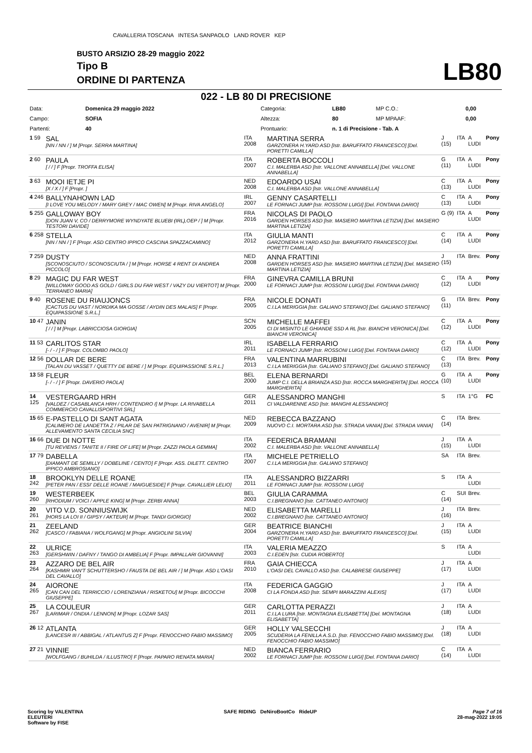CAVALLERIA TOSCANA INTESA SANPAOLO LAND ROVER KEP
BUSTO ARSIZIO 28-29 maggio 2022
Tipo B
ORDINE DI PARTENZA LB80
022 - LB 80 DI PRECISIONE
| Data: | Domenica 29 maggio 2022 | Categoria: | LB80 | MP C.O.: | 0,00 |
| Campo: | SOFIA | Altezza: | 80 | MP MPAAF: | 0,00 |
| Partenti: | 40 | Prontuario: | n. 1 di Precisione - Tab. A | | |
| 1 59 | SAL [NN / NN / ] M [Propr. SERRA MARTINA] | ITA 2008 | MARTINA SERRA GARZONERA H.YARD ASD [Istr. BARUFFATO FRANCESCO] [Del. PORETTI CAMILLA] | J (15) | ITA | A LUDI | Pony |
| 2 60 | PAULA [ / / ] F [Propr. TROFFA ELISA] | ITA 2007 | ROBERTA BOCCOLI C.I. MALERBA ASD [Istr. VALLONE ANNABELLA] [Del. VALLONE ANNABELLA] | G (11) | ITA | A LUDI | Pony |
| 3 63 | MOOI IETJE PI [X / X / ] F [Propr. ] | NED 2008 | EDOARDO USAI C.I. MALERBA ASD [Istr. VALLONE ANNABELLA] | C (13) | ITA | A LUDI | Pony |
| 4 246 | BALLYNAHOWN LAD [I LOVE YOU MELODY / MARY GREY / MAC OWEN] M [Propr. RIVA ANGELO] | IRL 2007 | GENNY CASARTELLI LE FORNACI JUMP [Istr. ROSSONI LUIGI] [Del. FONTANA DARIO] | C (13) | ITA | A LUDI | Pony |
| 5 255 | GALLOWAY BOY [DON JUAN V, CO / DERRYMORE WYNDYATE BLUEBI (IRL),OEP / ] M [Propr. TESTORI DAVIDE] | FRA 2016 | NICOLAS DI PAOLO GARDEN HORSES ASD [Istr. MASIERO MARTINA LETIZIA] [Del. MASIERO MARTINA LETIZIA] | G (9) | ITA | A LUDI | Pony |
| 6 258 | STELLA [NN / NN / ] F [Propr. ASD CENTRO IPPICO CASCINA SPAZZACAMINO] | ITA 2012 | GIULIA MANTI GARZONERA H.YARD ASD [Istr. BARUFFATO FRANCESCO] [Del. PORETTI CAMILLA] | C (14) | ITA | A LUDI | Pony |
| 7 259 | DUSTY [SCONOSCIUTO / SCONOSCIUTA / ] M [Propr. HORSE 4 RENT DI ANDREA PICCOLO] | NED 2008 | ANNA FRATTINI GARDEN HORSES ASD [Istr. MASIERO MARTINA LETIZIA] [Del. MASIERO MARTINA LETIZIA] | J (15) | ITA | Brev. | Pony |
| 8 29 | MAGIC DU FAR WEST [WILLOWAY GOOD AS GOLD / GIRLS DU FAR WEST / VAZY DU VIERTOT] M [Propr. TERRANEO MARIA] | FRA 2000 | GINEVRA CAMILLA BRUNI LE FORNACI JUMP [Istr. ROSSONI LUIGI] [Del. FONTANA DARIO] | C (12) | ITA | A LUDI | Pony |
| 9 40 | ROSENE DU RIAUJONCS [CACTUS DU VAST / NORDIKA MA GOSSE / AYDIN DES MALAIS] F [Propr. EQUIPASSIONE S.R.L.] | FRA 2005 | NICOLE DONATI C.I.LA MERIGGIA [Istr. GALIANO STEFANO] [Del. GALIANO STEFANO] | G (11) | ITA | Brev. | Pony |
| 10 47 | JANIN [ / / ] M [Propr. LABRICCIOSA GIORGIA] | SCN 2005 | MICHELLE MAFFEI CI DI MISINTO LE GHIANDE SSD A RL [Istr. BIANCHI VERONICA] [Del. BIANCHI VERONICA] | C (12) | ITA | A LUDI | Pony |
| 11 53 | CARLITOS STAR [- / - / ] F [Propr. COLOMBO PAOLO] | IRL 2011 | ISABELLA FERRARIO LE FORNACI JUMP [Istr. ROSSONI LUIGI] [Del. FONTANA DARIO] | C (12) | ITA | A LUDI | Pony |
| 12 56 | DOLLAR DE BERE [TALAN DU VASSET / QUETTY DE BERE / ] M [Propr. EQUIPASSIONE S.R.L.] | FRA 2013 | VALENTINA MARRUBINI C.I.LA MERIGGIA [Istr. GALIANO STEFANO] [Del. GALIANO STEFANO] | C (13) | ITA | Brev. | Pony |
| 13 58 | FLEUR [- / - / ] F [Propr. DAVERIO PAOLA] | BEL 2000 | ELENA BERNARDI JUMP C.I. DELLA BRIANZA ASD [Istr. ROCCA MARGHERITA] [Del. ROCCA MARGHERITA] | G (10) | ITA | A LUDI | Pony |
| 14 125 | VESTERGAARD HRH [VALDEZ / CASABLANCA HRH / CONTENDRO I] M [Propr. LA RIVABELLA COMMERCIO CAVALLISPORTIVI SRL] | GER 2011 | ALESSANDRO MANGHI CI VALDARENNE ASD [Istr. MANGHI ALESSANDRO] | S | ITA | 1°G | FC |
| 15 65 | E-PASTELLO DI SANT AGATA [CALIMERO DE LANDETTA Z / PILAR DE SAN PATRIGNANO / AVENIR] M [Propr. ALLEVAMENTO SANTA CECILIA SNC] | NED 2009 | REBECCA BAZZANO NUOVO C.I. MORTARA ASD [Istr. STRADA VANIA] [Del. STRADA VANIA] | C (14) | ITA | Brev. | |
| 16 66 | DUE DI NOTTE [TU REVIENS / TANITE II / FIRE OF LIFE] M [Propr. ZAZZI PAOLA GEMMA] | ITA 2002 | FEDERICA BRAMANI C.I. MALERBA ASD [Istr. VALLONE ANNABELLA] | J (15) | ITA | A LUDI | |
| 17 79 | DABELLA [DIAMANT DE SEMILLY / DOBELINE / CENTO] F [Propr. ASS. DILETT. CENTRO IPPICO AMBROSIANO] | ITA 2007 | MICHELE PETRIELLO C.I.LA MERIGGIA [Istr. GALIANO STEFANO] | SA | ITA | Brev. | |
| 18 242 | BROOKLYN DELLE ROANE [PETER PAN / ESSI' DELLE ROANE / MAIGUESIDE] F [Propr. CAVALLIER LELIO] | ITA 2011 | ALESSANDRO BIZZARRI LE FORNACI JUMP [Istr. ROSSONI LUIGI] | S | ITA | A LUDI | |
| 19 260 | WESTERBEEK [RHODIUM / VOICI / APPLE KING] M [Propr. ZERBI ANNA] | BEL 2003 | GIULIA CARAMMA C.I.BREGNANO [Istr. CATTANEO ANTONIO] | C (14) | SUI | Brev. | |
| 20 261 | VITO V.D. SONNIUSWIJK [HORS LA LOI II / GIPSY / AKTEUR] M [Propr. TANDI GIORGIO] | NED 2002 | ELISABETTA MARELLI C.I.BREGNANO [Istr. CATTANEO ANTONIO] | J (16) | ITA | Brev. | |
| 21 262 | ZEELAND [CASCO / FABIANA / WOLFGANG] M [Propr. ANGIOLINI SILVIA] | GER 2004 | BEATRICE BIANCHI GARZONERA H.YARD ASD [Istr. BARUFFATO FRANCESCO] [Del. PORETTI CAMILLA] | J (15) | ITA | A LUDI | |
| 22 263 | ULRICE [GERSHWIN / DAFNY / TANGO DI AMBELIA] F [Propr. IMPALLARI GIOVANNI] | ITA 2003 | VALERIA MEAZZO C.I.EDEN [Istr. CUDIA ROBERTO] | S | ITA | A LUDI | |
| 23 264 | AZZARO DE BEL AIR [KASHMIR VAN'T SCHUTTERSHO / FAUSTA DE BEL AIR / ] M [Propr. ASD L'OASI DEL CAVALLO] | FRA 2010 | GAIA CHIECCA L'OASI DEL CAVALLO ASD [Istr. CALABRESE GIUSEPPE] | J (17) | ITA | A LUDI | |
| 24 265 | AIORONE [CAN CAN DEL TERRICCIO / LORENZIANA / RISKETOU] M [Propr. BICOCCHI GIUSEPPE] | ITA 2008 | FEDERICA GAGGIO CI LA FONDA ASD [Istr. SEMPI MARAZZINI ALEXIS] | J (17) | ITA | A LUDI | |
| 25 267 | LA COULEUR [LARIMAR / ONDIA / LENNON] M [Propr. LOZAR SAS] | GER 2011 | CARLOTTA PERAZZI C.I.LA LURA [Istr. MONTAGNA ELISABETTA] [Del. MONTAGNA ELISABETTA] | J (18) | ITA | A LUDI | |
| 26 12 | ATLANTA [LANCESR III / ABBIGAL / ATLANTUS Z] F [Propr. FENOCCHIO FABIO MASSIMO] | GER 2005 | HOLLY VALSECCHI SCUDERIA LA FENILLA A.S.D. [Istr. FENOCCHIO FABIO MASSIMO] [Del. FENOCCHIO FABIO MASSIMO] | J (18) | ITA | A LUDI | |
| 27 21 | VINNIE [WOLFGANG / BUHILDA / ILLUSTRO] F [Propr. PAPARO RENATA MARIA] | NED 2002 | BIANCA FERRARIO LE FORNACI JUMP [Istr. ROSSONI LUIGI] [Del. FONTANA DARIO] | C (14) | ITA | A LUDI | |
Scoring by VALENTINA
ELEUTERI
Software by FISE
SAFE RIDING DeNiroBootCo RideUP
Page 7 of 16
28-mag-2022 19:05